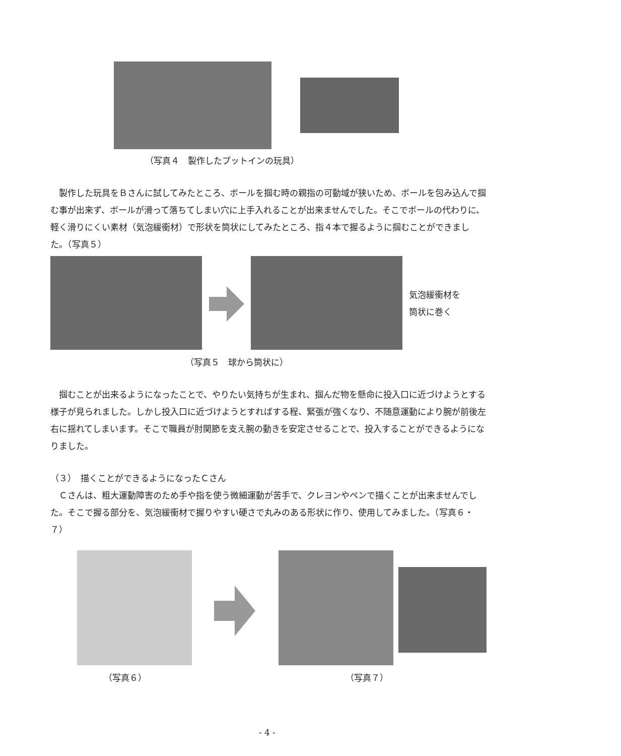（写真４　製作したプットインの玩具）
製作した玩具をＢさんに試してみたところ、ボールを掴む時の親指の可動域が狭いため、ボールを包み込んで掴む事が出来ず、ボールが滑って落ちてしまい穴に上手入れることが出来ませんでした。そこでボールの代わりに、軽く滑りにくい素材（気泡緩衝材）で形状を筒状にしてみたところ、指４本で握るように掴むことができました。（写真５）
気泡緩衝材を
筒状に巻く
（写真５　球から筒状に）
掴むことが出来るようになったことで、やりたい気持ちが生まれ、掴んだ物を懸命に投入口に近づけようとする様子が見られました。しかし投入口に近づけようとすればする程、緊張が強くなり、不随意運動により腕が前後左右に揺れてしまいます。そこで職員が肘関節を支え腕の動きを安定させることで、投入することができるようになりました。
（３）　描くことができるようになったＣさん
Ｃさんは、粗大運動障害のため手や指を使う微細運動が苦手で、クレヨンやペンで描くことが出来ませんでした。そこで握る部分を、気泡緩衝材で握りやすい硬さで丸みのある形状に作り、使用してみました。（写真６・７）
（写真６） （写真７）
- 4 -